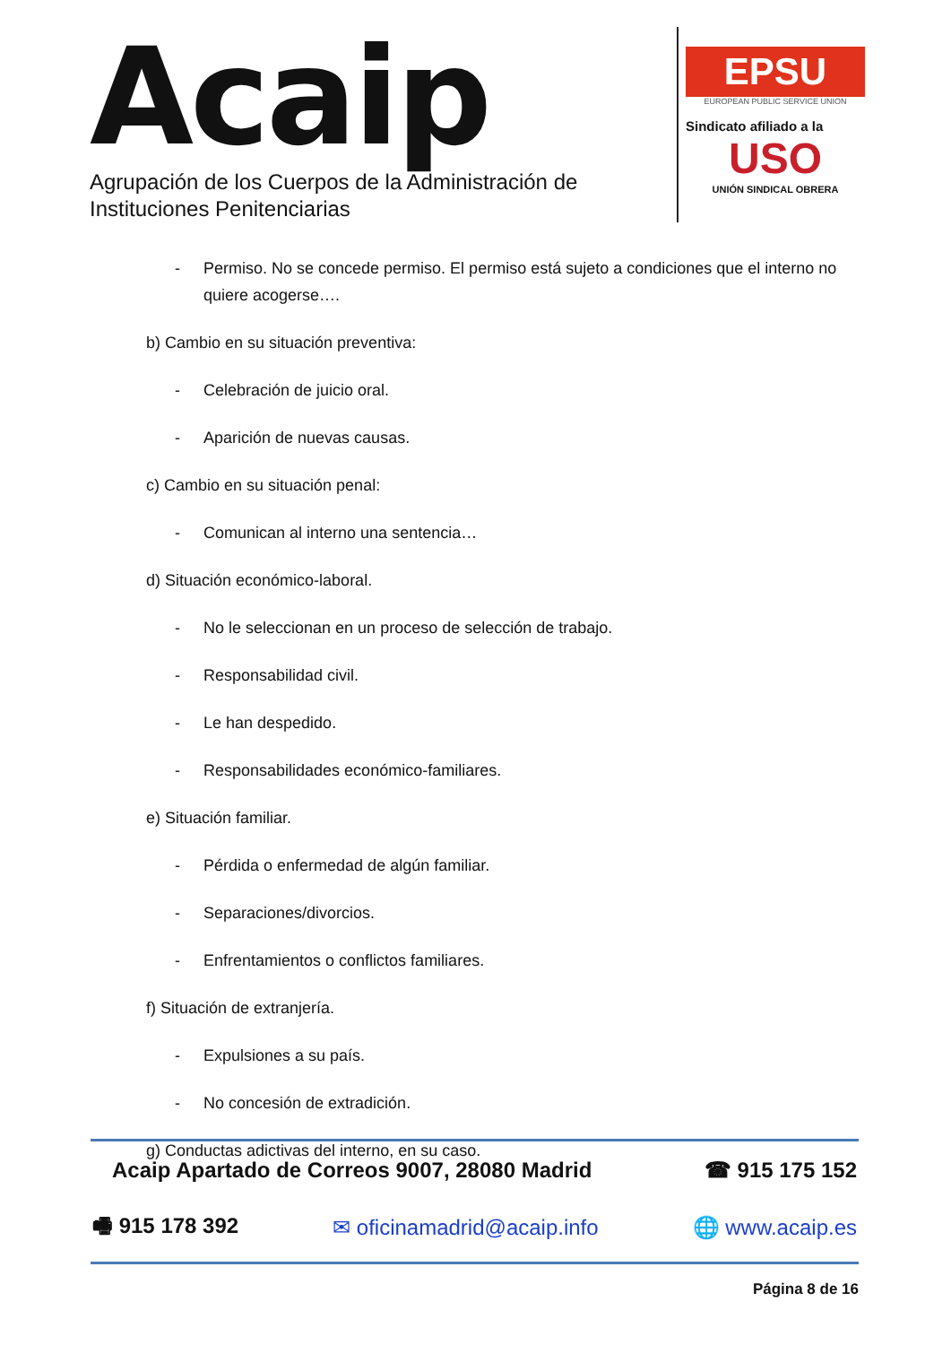Acaip
Agrupación de los Cuerpos de la Administración de
Instituciones Penitenciarias
EPSU
EUROPEAN PUBLIC SERVICE UNION
Sindicato afiliado a la
USO
UNIÓN SINDICAL OBRERA
- Permiso. No se concede permiso. El permiso está sujeto a condiciones que el interno no quiere acogerse….
b) Cambio en su situación preventiva:
- Celebración de juicio oral.
- Aparición de nuevas causas.
c) Cambio en su situación penal:
- Comunican al interno una sentencia…
d) Situación económico-laboral.
- No le seleccionan en un proceso de selección de trabajo.
- Responsabilidad civil.
- Le han despedido.
- Responsabilidades económico-familiares.
e) Situación familiar.
- Pérdida o enfermedad de algún familiar.
- Separaciones/divorcios.
- Enfrentamientos o conflictos familiares.
f) Situación de extranjería.
- Expulsiones a su país.
- No concesión de extradición.
g) Conductas adictivas del interno, en su caso.
Acaip Apartado de Correos 9007, 28080 Madrid ☎ 915 175 152
🖷 915 178 392 ✉ oficinamadrid@acaip.info 🌐 www.acaip.es
Página 8 de 16